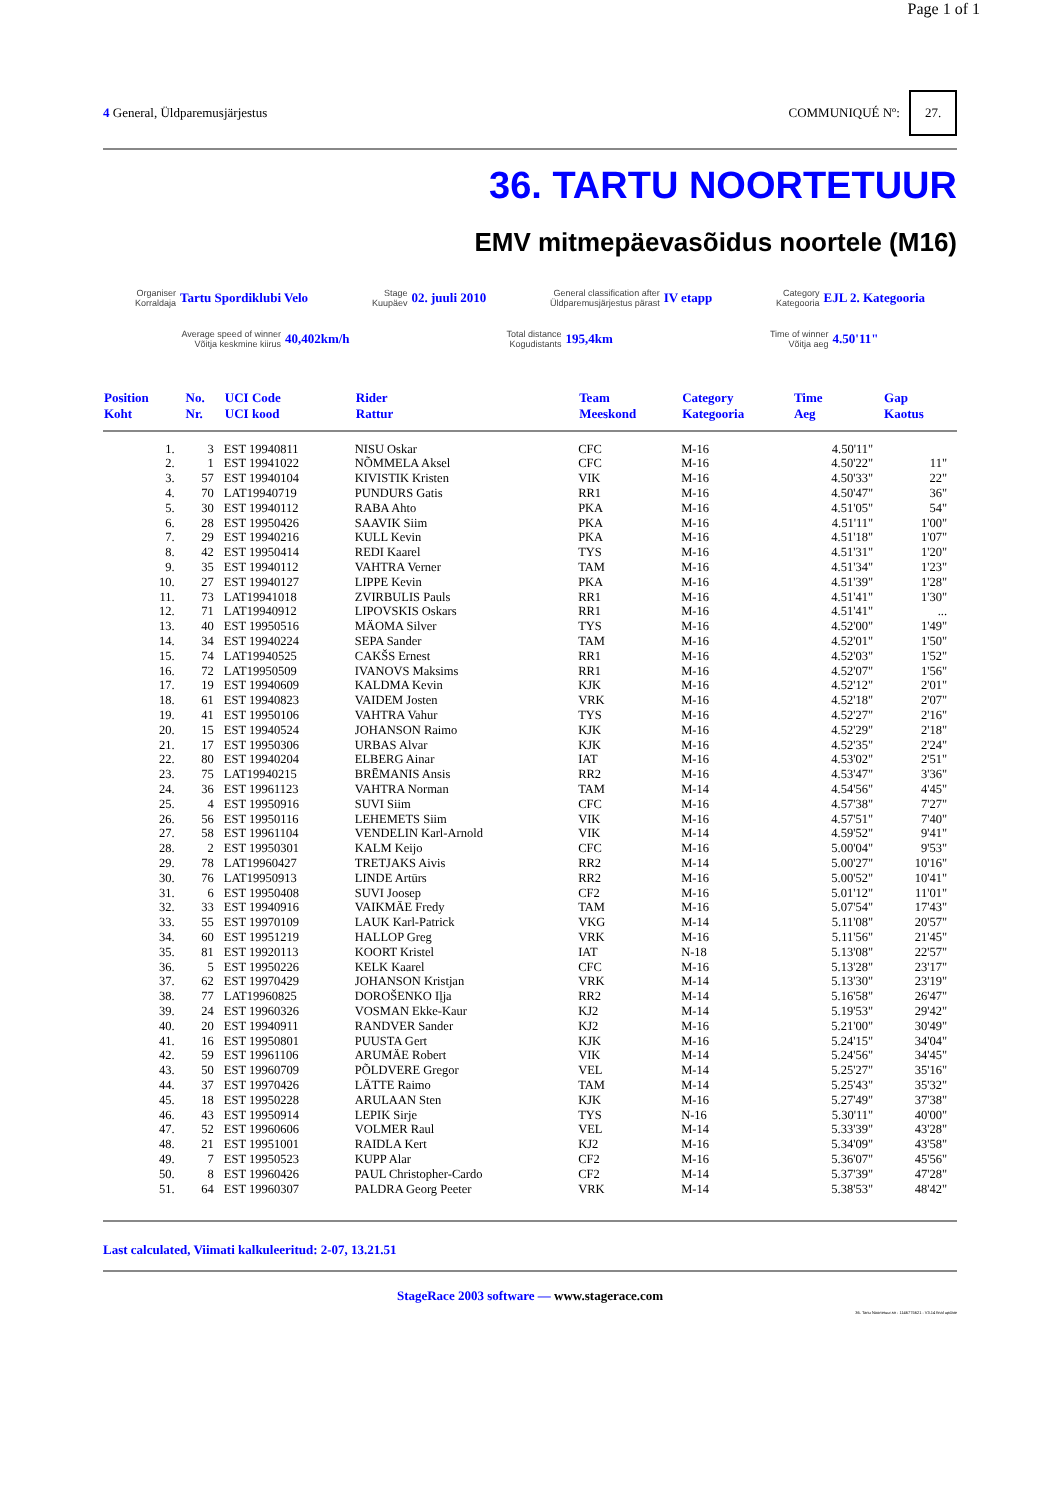Page 1 of 1
4 General, Üldparemusjärjestus COMMUNIQUÉ Nº: 27.
36. TARTU NOORTETUUR
EMV mitmepäevasõidus noortele (M16)
Organiser
Korraldaja Tartu Spordiklubi Velo
Stage
Kuupäev 02. juuli 2010
General classification after
Üldparemusjärjestus pärast IV etapp
Category
Kategooria EJL 2. Kategooria
Average speed of winner
Võitja keskmine kiirus 40,402km/h
Total distance
Kogudistants 195,4km
Time of winner
Võitja aeg 4.50'11"
| Position Koht | No. Nr. | UCI Code UCI kood | Rider Rattur | Team Meeskond | Category Kategooria | Time Aeg | Gap Kaotus |
| --- | --- | --- | --- | --- | --- | --- | --- |
| 1. | 3 | EST 19940811 | NISU Oskar | CFC | M-16 | 4.50'11" | |
| 2. | 1 | EST 19941022 | NÕMMELA Aksel | CFC | M-16 | 4.50'22" | 11" |
| 3. | 57 | EST 19940104 | KIVISTIK Kristen | VIK | M-16 | 4.50'33" | 22" |
| 4. | 70 | LAT19940719 | PUNDURS Gatis | RR1 | M-16 | 4.50'47" | 36" |
| 5. | 30 | EST 19940112 | RABA Ahto | PKA | M-16 | 4.51'05" | 54" |
| 6. | 28 | EST 19950426 | SAAVIK Siim | PKA | M-16 | 4.51'11" | 1'00" |
| 7. | 29 | EST 19940216 | KULL Kevin | PKA | M-16 | 4.51'18" | 1'07" |
| 8. | 42 | EST 19950414 | REDI Kaarel | TYS | M-16 | 4.51'31" | 1'20" |
| 9. | 35 | EST 19940112 | VAHTRA Verner | TAM | M-16 | 4.51'34" | 1'23" |
| 10. | 27 | EST 19940127 | LIPPE Kevin | PKA | M-16 | 4.51'39" | 1'28" |
| 11. | 73 | LAT19941018 | ZVIRBULIS Pauls | RR1 | M-16 | 4.51'41" | 1'30" |
| 12. | 71 | LAT19940912 | LIPOVSKIS Oskars | RR1 | M-16 | 4.51'41" | ... |
| 13. | 40 | EST 19950516 | MÄOMA Silver | TYS | M-16 | 4.52'00" | 1'49" |
| 14. | 34 | EST 19940224 | SEPA Sander | TAM | M-16 | 4.52'01" | 1'50" |
| 15. | 74 | LAT19940525 | CAKŠS Ernest | RR1 | M-16 | 4.52'03" | 1'52" |
| 16. | 72 | LAT19950509 | IVANOVS Maksims | RR1 | M-16 | 4.52'07" | 1'56" |
| 17. | 19 | EST 19940609 | KALDMA Kevin | KJK | M-16 | 4.52'12" | 2'01" |
| 18. | 61 | EST 19940823 | VAIDEM Josten | VRK | M-16 | 4.52'18" | 2'07" |
| 19. | 41 | EST 19950106 | VAHTRA Vahur | TYS | M-16 | 4.52'27" | 2'16" |
| 20. | 15 | EST 19940524 | JOHANSON Raimo | KJK | M-16 | 4.52'29" | 2'18" |
| 21. | 17 | EST 19950306 | URBAS Alvar | KJK | M-16 | 4.52'35" | 2'24" |
| 22. | 80 | EST 19940204 | ELBERG Ainar | IAT | M-16 | 4.53'02" | 2'51" |
| 23. | 75 | LAT19940215 | BRĒMANIS Ansis | RR2 | M-16 | 4.53'47" | 3'36" |
| 24. | 36 | EST 19961123 | VAHTRA Norman | TAM | M-14 | 4.54'56" | 4'45" |
| 25. | 4 | EST 19950916 | SUVI Siim | CFC | M-16 | 4.57'38" | 7'27" |
| 26. | 56 | EST 19950116 | LEHEMETS Siim | VIK | M-16 | 4.57'51" | 7'40" |
| 27. | 58 | EST 19961104 | VENDELIN Karl-Arnold | VIK | M-14 | 4.59'52" | 9'41" |
| 28. | 2 | EST 19950301 | KALM Keijo | CFC | M-16 | 5.00'04" | 9'53" |
| 29. | 78 | LAT19960427 | TRETJAKS Aivis | RR2 | M-14 | 5.00'27" | 10'16" |
| 30. | 76 | LAT19950913 | LINDE Artūrs | RR2 | M-16 | 5.00'52" | 10'41" |
| 31. | 6 | EST 19950408 | SUVI Joosep | CF2 | M-16 | 5.01'12" | 11'01" |
| 32. | 33 | EST 19940916 | VAIKMÄE Fredy | TAM | M-16 | 5.07'54" | 17'43" |
| 33. | 55 | EST 19970109 | LAUK Karl-Patrick | VKG | M-14 | 5.11'08" | 20'57" |
| 34. | 60 | EST 19951219 | HALLOP Greg | VRK | M-16 | 5.11'56" | 21'45" |
| 35. | 81 | EST 19920113 | KOORT Kristel | IAT | N-18 | 5.13'08" | 22'57" |
| 36. | 5 | EST 19950226 | KELK Kaarel | CFC | M-16 | 5.13'28" | 23'17" |
| 37. | 62 | EST 19970429 | JOHANSON Kristjan | VRK | M-14 | 5.13'30" | 23'19" |
| 38. | 77 | LAT19960825 | DOROŠENKO Iļja | RR2 | M-14 | 5.16'58" | 26'47" |
| 39. | 24 | EST 19960326 | VOSMAN Ekke-Kaur | KJ2 | M-14 | 5.19'53" | 29'42" |
| 40. | 20 | EST 19940911 | RANDVER Sander | KJ2 | M-16 | 5.21'00" | 30'49" |
| 41. | 16 | EST 19950801 | PUUSTA Gert | KJK | M-16 | 5.24'15" | 34'04" |
| 42. | 59 | EST 19961106 | ARUMÄE Robert | VIK | M-14 | 5.24'56" | 34'45" |
| 43. | 50 | EST 19960709 | PÕLDVERE Gregor | VEL | M-14 | 5.25'27" | 35'16" |
| 44. | 37 | EST 19970426 | LÄTTE Raimo | TAM | M-14 | 5.25'43" | 35'32" |
| 45. | 18 | EST 19950228 | ARULAAN Sten | KJK | M-16 | 5.27'49" | 37'38" |
| 46. | 43 | EST 19950914 | LEPIK Sirje | TYS | N-16 | 5.30'11" | 40'00" |
| 47. | 52 | EST 19960606 | VOLMER Raul | VEL | M-14 | 5.33'39" | 43'28" |
| 48. | 21 | EST 19951001 | RAIDLA Kert | KJ2 | M-16 | 5.34'09" | 43'58" |
| 49. | 7 | EST 19950523 | KUPP Alar | CF2 | M-16 | 5.36'07" | 45'56" |
| 50. | 8 | EST 19960426 | PAUL Christopher-Cardo | CF2 | M-14 | 5.37'39" | 47'28" |
| 51. | 64 | EST 19960307 | PALDRA Georg Peeter | VRK | M-14 | 5.38'53" | 48'42" |
Last calculated, Viimati kalkuleeritud: 2-07, 13.21.51
StageRace 2003 software — www.stagerace.com
36. Tartu Noortetuur.str : 1146775621 : V3.14 final update